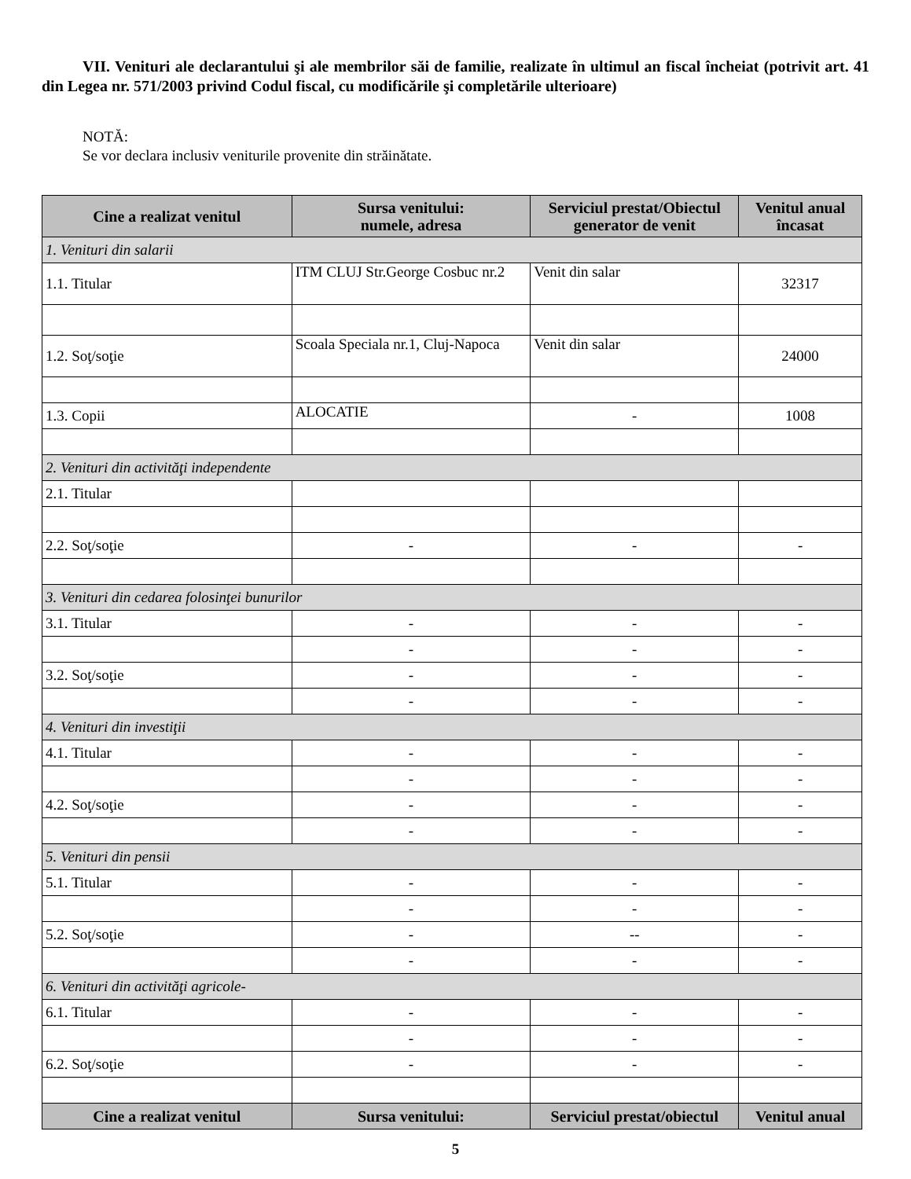VII. Venituri ale declarantului şi ale membrilor săi de familie, realizate în ultimul an fiscal încheiat (potrivit art. 41 din Legea nr. 571/2003 privind Codul fiscal, cu modificările şi completările ulterioare)
NOTĂ:
Se vor declara inclusiv veniturile provenite din străinătate.
| Cine a realizat venitul | Sursa venitului: numele, adresa | Serviciul prestat/Obiectul generator de venit | Venitul anual încasat |
| --- | --- | --- | --- |
| 1. Venituri din salarii | | | |
| 1.1. Titular | ITM CLUJ Str.George Cosbuc nr.2 | Venit din salar | 32317 |
| 1.2. Soţ/soţie | Scoala Speciala nr.1, Cluj-Napoca | Venit din salar | 24000 |
| 1.3. Copii | ALOCATIE | - | 1008 |
| 2. Venituri din activităţi independente | | | |
| 2.1. Titular | | | |
| 2.2. Soţ/soţie | - | - | - |
| 3. Venituri din cedarea folosinţei bunurilor | | | |
| 3.1. Titular | - | - | - |
| | - | - | - |
| 3.2. Soţ/soţie | - | - | - |
| | - | - | - |
| 4. Venituri din investiţii | | | |
| 4.1. Titular | - | - | - |
| | - | - | - |
| 4.2. Soţ/soţie | - | - | - |
| | - | - | - |
| 5. Venituri din pensii | | | |
| 5.1. Titular | - | - | - |
| | - | - | - |
| 5.2. Soţ/soţie | - | -- | - |
| | - | - | - |
| 6. Venituri din activităţi agricole- | | | |
| 6.1. Titular | - | - | - |
| | - | - | - |
| 6.2. Soţ/soţie | - | - | - |
| Cine a realizat venitul | Sursa venitului: | Serviciul prestat/obiectul | Venitul anual |
5